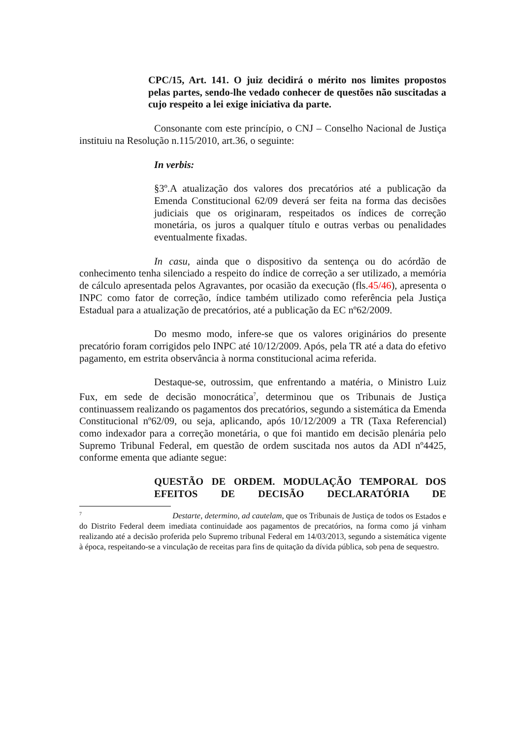CPC/15, Art. 141. O juiz decidirá o mérito nos limites propostos pelas partes, sendo-lhe vedado conhecer de questões não suscitadas a cujo respeito a lei exige iniciativa da parte.
Consonante com este princípio, o CNJ – Conselho Nacional de Justiça instituiu na Resolução n.115/2010, art.36, o seguinte:
In verbis:
§3º.A atualização dos valores dos precatórios até a publicação da Emenda Constitucional 62/09 deverá ser feita na forma das decisões judiciais que os originaram, respeitados os índices de correção monetária, os juros a qualquer título e outras verbas ou penalidades eventualmente fixadas.
In casu, ainda que o dispositivo da sentença ou do acórdão de conhecimento tenha silenciado a respeito do índice de correção a ser utilizado, a memória de cálculo apresentada pelos Agravantes, por ocasião da execução (fls.45/46), apresenta o INPC como fator de correção, índice também utilizado como referência pela Justiça Estadual para a atualização de precatórios, até a publicação da EC nº62/2009.
Do mesmo modo, infere-se que os valores originários do presente precatório foram corrigidos pelo INPC até 10/12/2009. Após, pela TR até a data do efetivo pagamento, em estrita observância à norma constitucional acima referida.
Destaque-se, outrossim, que enfrentando a matéria, o Ministro Luiz Fux, em sede de decisão monocrática<sup>7</sup>, determinou que os Tribunais de Justiça continuassem realizando os pagamentos dos precatórios, segundo a sistemática da Emenda Constitucional nº62/09, ou seja, aplicando, após 10/12/2009 a TR (Taxa Referencial) como indexador para a correção monetária, o que foi mantido em decisão plenária pelo Supremo Tribunal Federal, em questão de ordem suscitada nos autos da ADI nº4425, conforme ementa que adiante segue:
QUESTÃO DE ORDEM. MODULAÇÃO TEMPORAL DOS EFEITOS DE DECISÃO DECLARATÓRIA DE
<sup>7</sup> Destarte, determino, ad cautelam, que os Tribunais de Justiça de todos os Estados e do Distrito Federal deem imediata continuidade aos pagamentos de precatórios, na forma como já vinham realizando até a decisão proferida pelo Supremo tribunal Federal em 14/03/2013, segundo a sistemática vigente à época, respeitando-se a vinculação de receitas para fins de quitação da dívida pública, sob pena de sequestro.